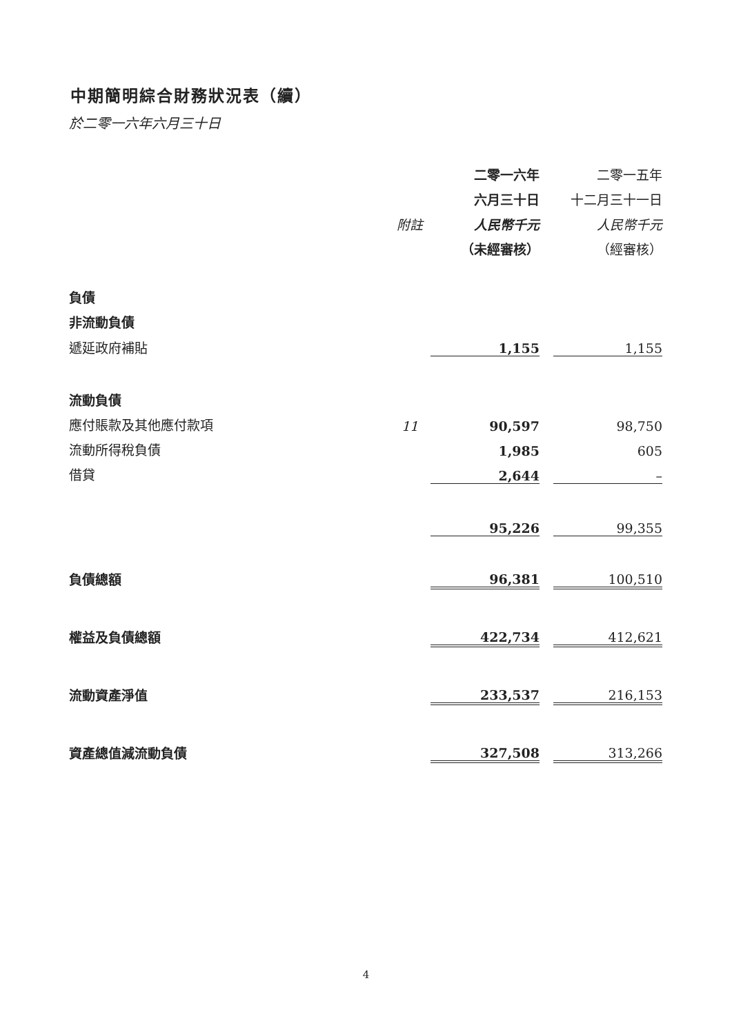中期簡明綜合財務狀況表（續）
於二零一六年六月三十日
| | | 二零一六年 | | 二零一五年 |
| | | 六月三十日 | | 十二月三十一日 |
| | 附註 | 人民幣千元 | | 人民幣千元 |
| | | （未經審核） | | （經審核） |
| 負債 | | | | |
| 非流動負債 | | | | |
| 遞延政府補貼 | | 1,155 | | 1,155 |
| 流動負債 | | | | |
| 應付賬款及其他應付款項 | 11 | 90,597 | | 98,750 |
| 流動所得稅負債 | | 1,985 | | 605 |
| 借貸 | | 2,644 | | – |
| | | 95,226 | | 99,355 |
| 負債總額 | | 96,381 | | 100,510 |
| 權益及負債總額 | | 422,734 | | 412,621 |
| 流動資產淨值 | | 233,537 | | 216,153 |
| 資產總值減流動負債 | | 327,508 | | 313,266 |
4